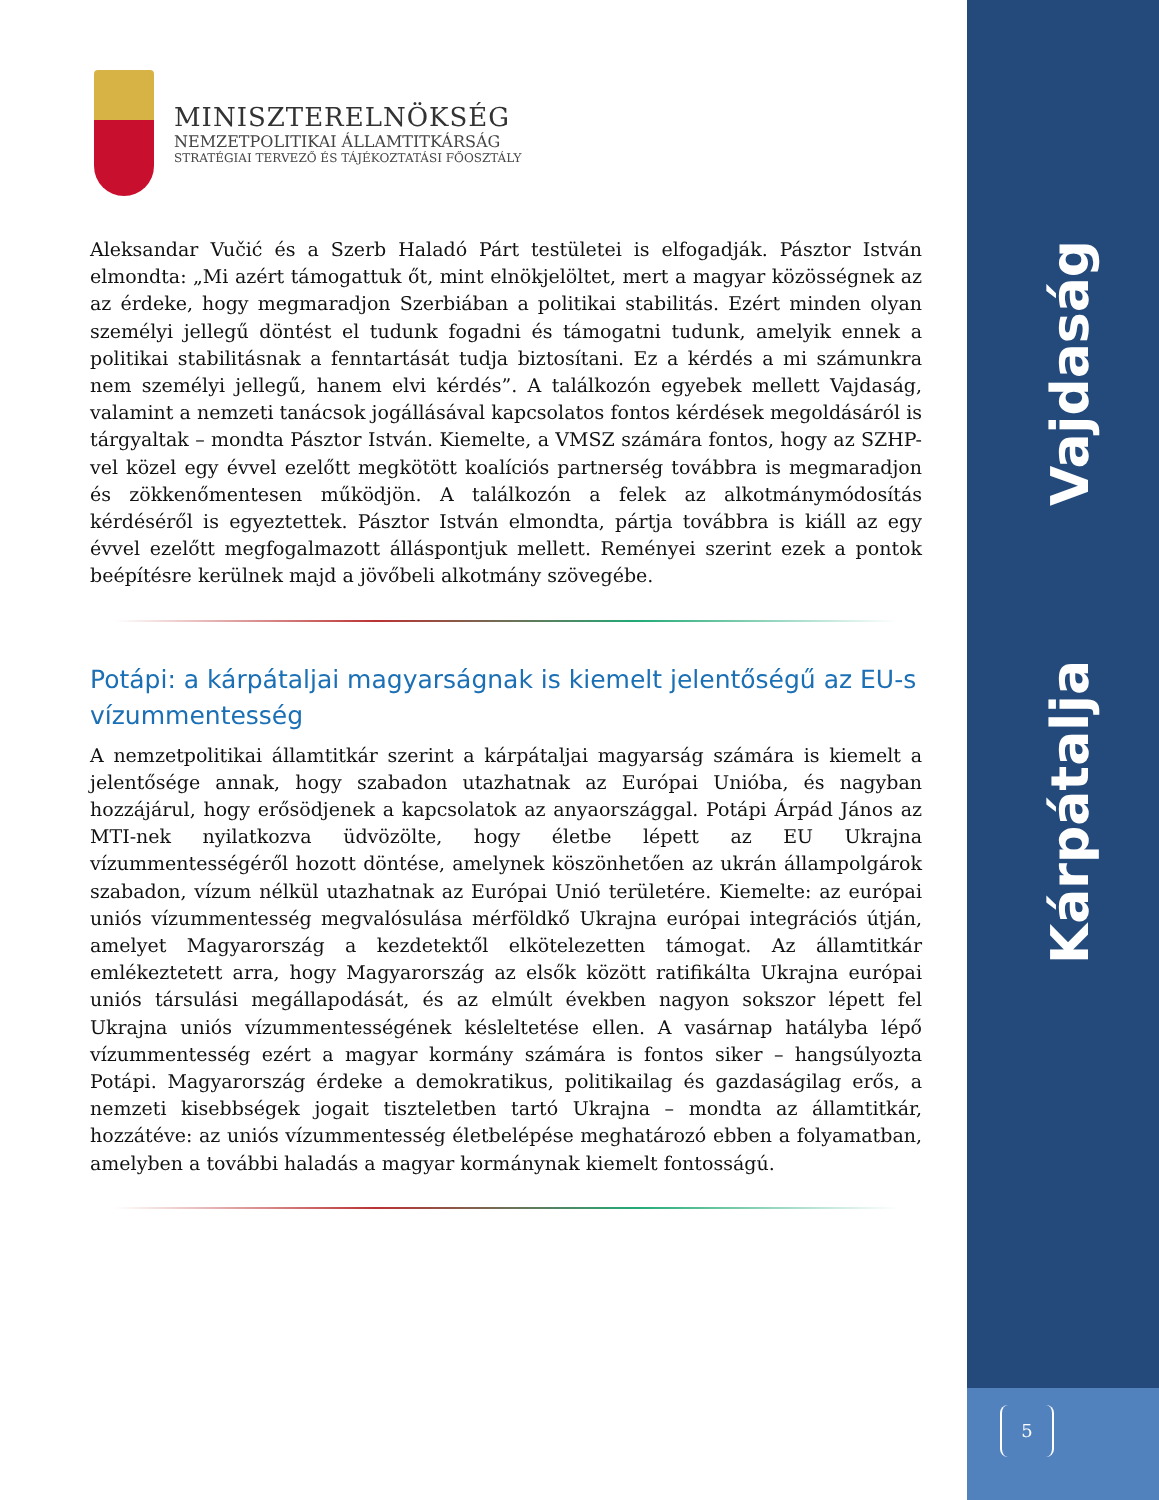Vajdaság
Kárpátalja
5
MINISZTERELNÖKSÉG
NEMZETPOLITIKAI ÁLLAMTITKÁRSÁG
STRATÉGIAI TERVEZŐ ÉS TÁJÉKOZTATÁSI FŐOSZTÁLY
Aleksandar Vučić és a Szerb Haladó Párt testületei is elfogadják. Pásztor István elmondta: „Mi azért támogattuk őt, mint elnökjelöltet, mert a magyar közösségnek az az érdeke, hogy megmaradjon Szerbiában a politikai stabilitás. Ezért minden olyan személyi jellegű döntést el tudunk fogadni és támogatni tudunk, amelyik ennek a politikai stabilitásnak a fenntartását tudja biztosítani. Ez a kérdés a mi számunkra nem személyi jellegű, hanem elvi kérdés”. A találkozón egyebek mellett Vajdaság, valamint a nemzeti tanácsok jogállásával kapcsolatos fontos kérdések megoldásáról is tárgyaltak – mondta Pásztor István. Kiemelte, a VMSZ számára fontos, hogy az SZHP-vel közel egy évvel ezelőtt megkötött koalíciós partnerség továbbra is megmaradjon és zökkenőmentesen működjön. A találkozón a felek az alkotmánymódosítás kérdéséről is egyeztettek. Pásztor István elmondta, pártja továbbra is kiáll az egy évvel ezelőtt megfogalmazott álláspontjuk mellett. Reményei szerint ezek a pontok beépítésre kerülnek majd a jövőbeli alkotmány szövegébe.
Potápi: a kárpátaljai magyarságnak is kiemelt jelentőségű az EU-s vízummentesség
A nemzetpolitikai államtitkár szerint a kárpátaljai magyarság számára is kiemelt a jelentősége annak, hogy szabadon utazhatnak az Európai Unióba, és nagyban hozzájárul, hogy erősödjenek a kapcsolatok az anyaországgal. Potápi Árpád János az MTI-nek nyilatkozva üdvözölte, hogy életbe lépett az EU Ukrajna vízummentességéről hozott döntése, amelynek köszönhetően az ukrán állampolgárok szabadon, vízum nélkül utazhatnak az Európai Unió területére. Kiemelte: az európai uniós vízummentesség megvalósulása mérföldkő Ukrajna európai integrációs útján, amelyet Magyarország a kezdetektől elkötelezetten támogat. Az államtitkár emlékeztetett arra, hogy Magyarország az elsők között ratifikálta Ukrajna európai uniós társulási megállapodását, és az elmúlt években nagyon sokszor lépett fel Ukrajna uniós vízummentességének késleltetése ellen. A vasárnap hatályba lépő vízummentesség ezért a magyar kormány számára is fontos siker – hangsúlyozta Potápi. Magyarország érdeke a demokratikus, politikailag és gazdaságilag erős, a nemzeti kisebbségek jogait tiszteletben tartó Ukrajna – mondta az államtitkár, hozzátéve: az uniós vízummentesség életbelépése meghatározó ebben a folyamatban, amelyben a további haladás a magyar kormánynak kiemelt fontosságú.